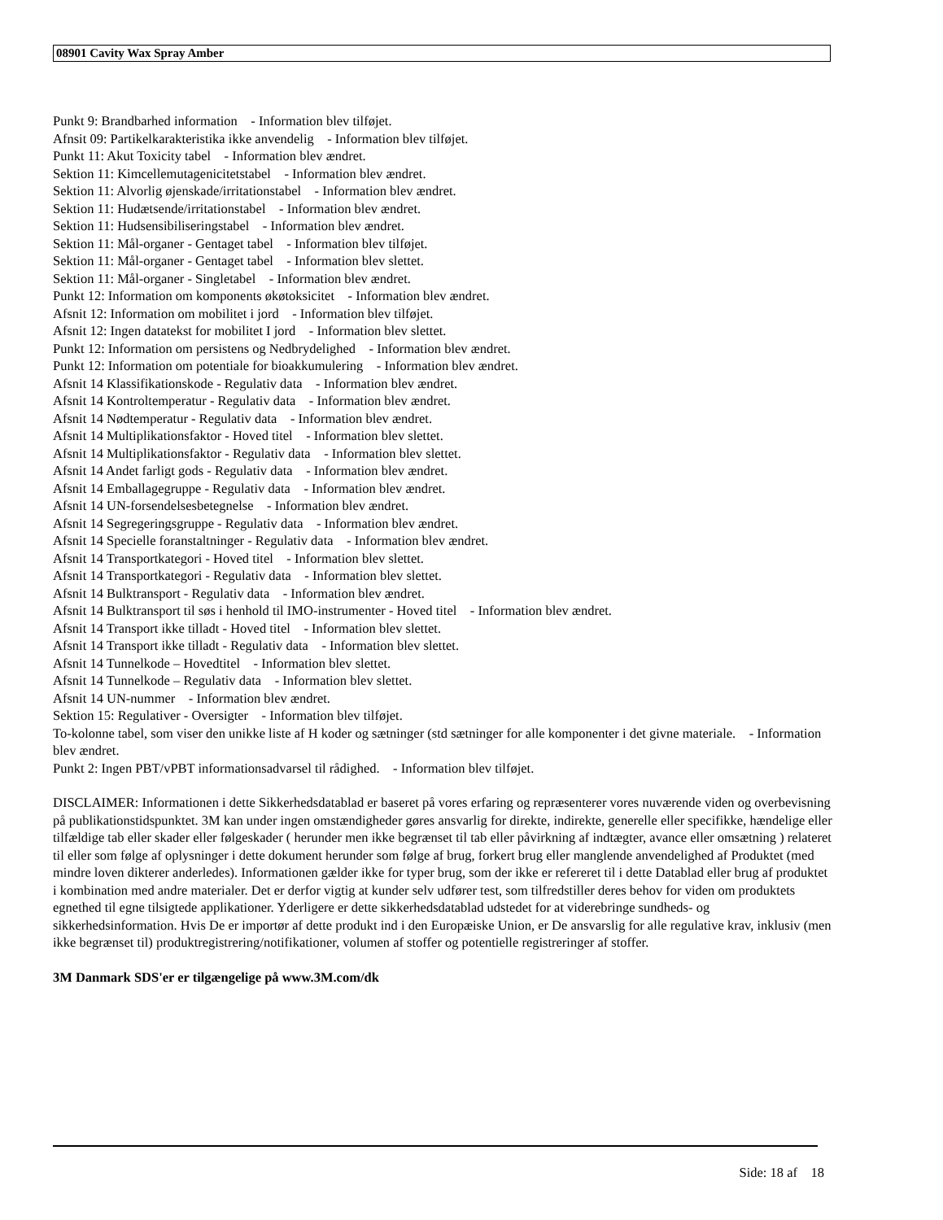08901 Cavity Wax Spray Amber
Punkt 9: Brandbarhed information - Information blev tilføjet.
Afnsit 09: Partikelkarakteristika ikke anvendelig - Information blev tilføjet.
Punkt 11: Akut Toxicity tabel - Information blev ændret.
Sektion 11: Kimcellemutagenicitetstabel - Information blev ændret.
Sektion 11: Alvorlig øjenskade/irritationstabel - Information blev ændret.
Sektion 11: Hudætsende/irritationstabel - Information blev ændret.
Sektion 11: Hudsensibiliseringstabel - Information blev ændret.
Sektion 11: Mål-organer - Gentaget tabel - Information blev tilføjet.
Sektion 11: Mål-organer - Gentaget tabel - Information blev slettet.
Sektion 11: Mål-organer - Singletabel - Information blev ændret.
Punkt 12: Information om komponents økøtoksicitet - Information blev ændret.
Afsnit 12: Information om mobilitet i jord - Information blev tilføjet.
Afsnit 12: Ingen datatekst for mobilitet I jord - Information blev slettet.
Punkt 12: Information om persistens og Nedbrydelighed - Information blev ændret.
Punkt 12: Information om potentiale for bioakkumulering - Information blev ændret.
Afsnit 14 Klassifikationskode - Regulativ data - Information blev ændret.
Afsnit 14 Kontroltemperatur - Regulativ data - Information blev ændret.
Afsnit 14 Nødtemperatur - Regulativ data - Information blev ændret.
Afsnit 14 Multiplikationsfaktor - Hoved titel - Information blev slettet.
Afsnit 14 Multiplikationsfaktor - Regulativ data - Information blev slettet.
Afsnit 14 Andet farligt gods - Regulativ data - Information blev ændret.
Afsnit 14 Emballagegruppe - Regulativ data - Information blev ændret.
Afsnit 14 UN-forsendelsesbetegnelse - Information blev ændret.
Afsnit 14 Segregeringsgruppe - Regulativ data - Information blev ændret.
Afsnit 14 Specielle foranstaltninger - Regulativ data - Information blev ændret.
Afsnit 14 Transportkategori - Hoved titel - Information blev slettet.
Afsnit 14 Transportkategori - Regulativ data - Information blev slettet.
Afsnit 14 Bulktransport - Regulativ data - Information blev ændret.
Afsnit 14 Bulktransport til søs i henhold til IMO-instrumenter - Hoved titel - Information blev ændret.
Afsnit 14 Transport ikke tilladt - Hoved titel - Information blev slettet.
Afsnit 14 Transport ikke tilladt - Regulativ data - Information blev slettet.
Afsnit 14 Tunnelkode – Hovedtitel - Information blev slettet.
Afsnit 14 Tunnelkode – Regulativ data - Information blev slettet.
Afsnit 14 UN-nummer - Information blev ændret.
Sektion 15: Regulativer - Oversigter - Information blev tilføjet.
To-kolonne tabel, som viser den unikke liste af H koder og sætninger (std sætninger for alle komponenter i det givne materiale. - Information blev ændret.
Punkt 2: Ingen PBT/vPBT informationsadvarsel til rådighed. - Information blev tilføjet.
DISCLAIMER: Informationen i dette Sikkerhedsdatablad er baseret på vores erfaring og repræsenterer vores nuværende viden og overbevisning på publikationstidspunktet. 3M kan under ingen omstændigheder gøres ansvarlig for direkte, indirekte, generelle eller specifikke, hændelige eller tilfældige tab eller skader eller følgeskader ( herunder men ikke begrænset til tab eller påvirkning af indtægter, avance eller omsætning ) relateret til eller som følge af oplysninger i dette dokument herunder som følge af brug, forkert brug eller manglende anvendelighed af Produktet (med mindre loven dikterer anderledes). Informationen gælder ikke for typer brug, som der ikke er refereret til i dette Datablad eller brug af produktet i kombination med andre materialer. Det er derfor vigtig at kunder selv udfører test, som tilfredstiller deres behov for viden om produktets egnethed til egne tilsigtede applikationer. Yderligere er dette sikkerhedsdatablad udstedet for at viderebringe sundheds- og sikkerhedsinformation. Hvis De er importør af dette produkt ind i den Europæiske Union, er De ansvarslig for alle regulative krav, inklusiv (men ikke begrænset til) produktregistrering/notifikationer, volumen af stoffer og potentielle registreringer af stoffer.
3M Danmark SDS'er er tilgængelige på www.3M.com/dk
Side: 18 af 18